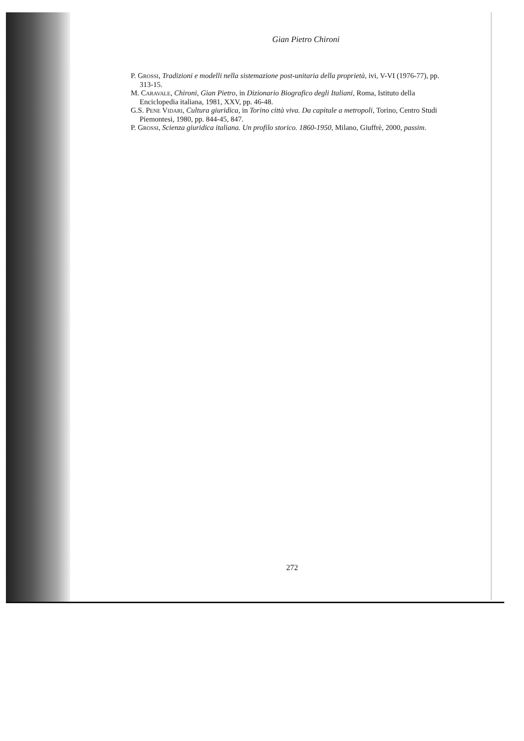Gian Pietro Chironi
P. GROSSI, Tradizioni e modelli nella sistemazione post-unitaria della proprietà, ivi, V-VI (1976-77), pp. 313-15.
M. CARAVALE, Chironi, Gian Pietro, in Dizionario Biografico degli Italiani, Roma, Istituto della Enciclopedia italiana, 1981, XXV, pp. 46-48.
G.S. PENE VIDARI, Cultura giuridica, in Torino città viva. Da capitale a metropoli, Torino, Centro Studi Piemontesi, 1980, pp. 844-45, 847.
P. GROSSI, Scienza giuridica italiana. Un profilo storico. 1860-1950, Milano, Giuffrè, 2000, passim.
272